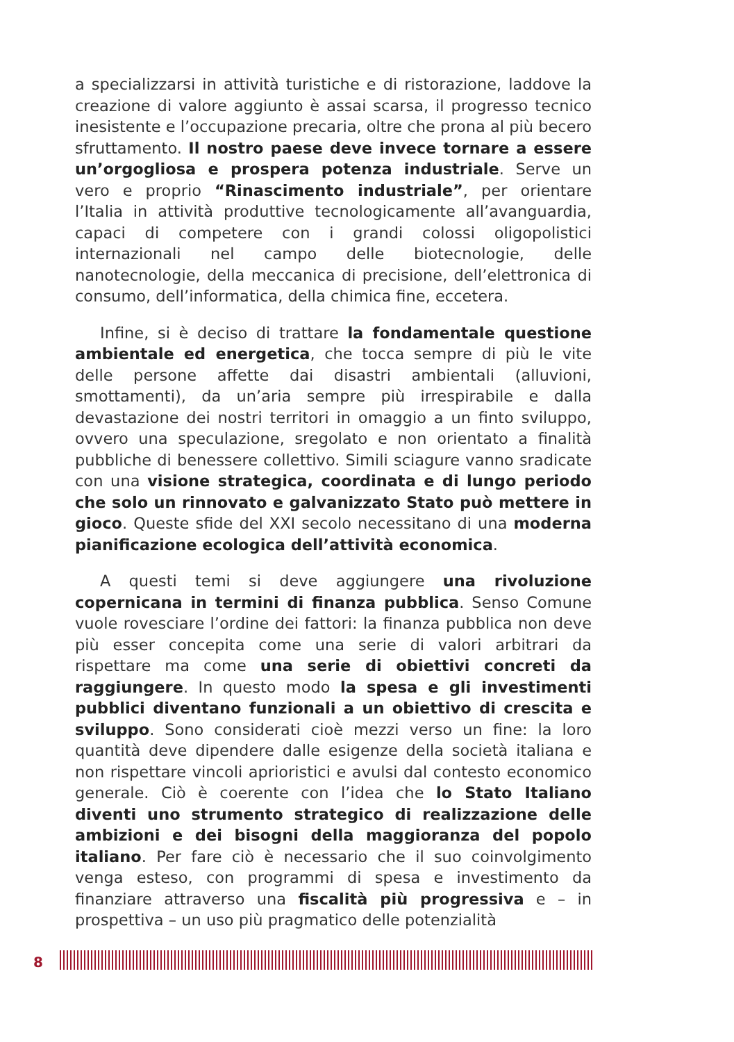a specializzarsi in attività turistiche e di ristorazione, laddove la creazione di valore aggiunto è assai scarsa, il progresso tecnico inesistente e l’occupazione precaria, oltre che prona al più becero sfruttamento. Il nostro paese deve invece tornare a essere un’orgogliosa e prospera potenza industriale. Serve un vero e proprio “Rinascimento industriale”, per orientare l’Italia in attività produttive tecnologicamente all’avanguardia, capaci di competere con i grandi colossi oligopolistici internazionali nel campo delle biotecnologie, delle nanotecnologie, della meccanica di precisione, dell’elettronica di consumo, dell’informatica, della chimica fine, eccetera.
Infine, si è deciso di trattare la fondamentale questione ambientale ed energetica, che tocca sempre di più le vite delle persone affette dai disastri ambientali (alluvioni, smottamenti), da un’aria sempre più irrespirabile e dalla devastazione dei nostri territori in omaggio a un finto sviluppo, ovvero una speculazione, sregolato e non orientato a finalità pubbliche di benessere collettivo. Simili sciagure vanno sradicate con una visione strategica, coordinata e di lungo periodo che solo un rinnovato e galvanizzato Stato può mettere in gioco. Queste sfide del XXI secolo necessitano di una moderna pianificazione ecologica dell’attività economica.
A questi temi si deve aggiungere una rivoluzione copernicana in termini di finanza pubblica. Senso Comune vuole rovesciare l’ordine dei fattori: la finanza pubblica non deve più esser concepita come una serie di valori arbitrari da rispettare ma come una serie di obiettivi concreti da raggiungere. In questo modo la spesa e gli investimenti pubblici diventano funzionali a un obiettivo di crescita e sviluppo. Sono considerati cioè mezzi verso un fine: la loro quantità deve dipendere dalle esigenze della società italiana e non rispettare vincoli aprioristici e avulsi dal contesto economico generale. Ciò è coerente con l’idea che lo Stato Italiano diventi uno strumento strategico di realizzazione delle ambizioni e dei bisogni della maggioranza del popolo italiano. Per fare ciò è necessario che il suo coinvolgimento venga esteso, con programmi di spesa e investimento da finanziare attraverso una fiscalità più progressiva e – in prospettiva – un uso più pragmatico delle potenzialità
8